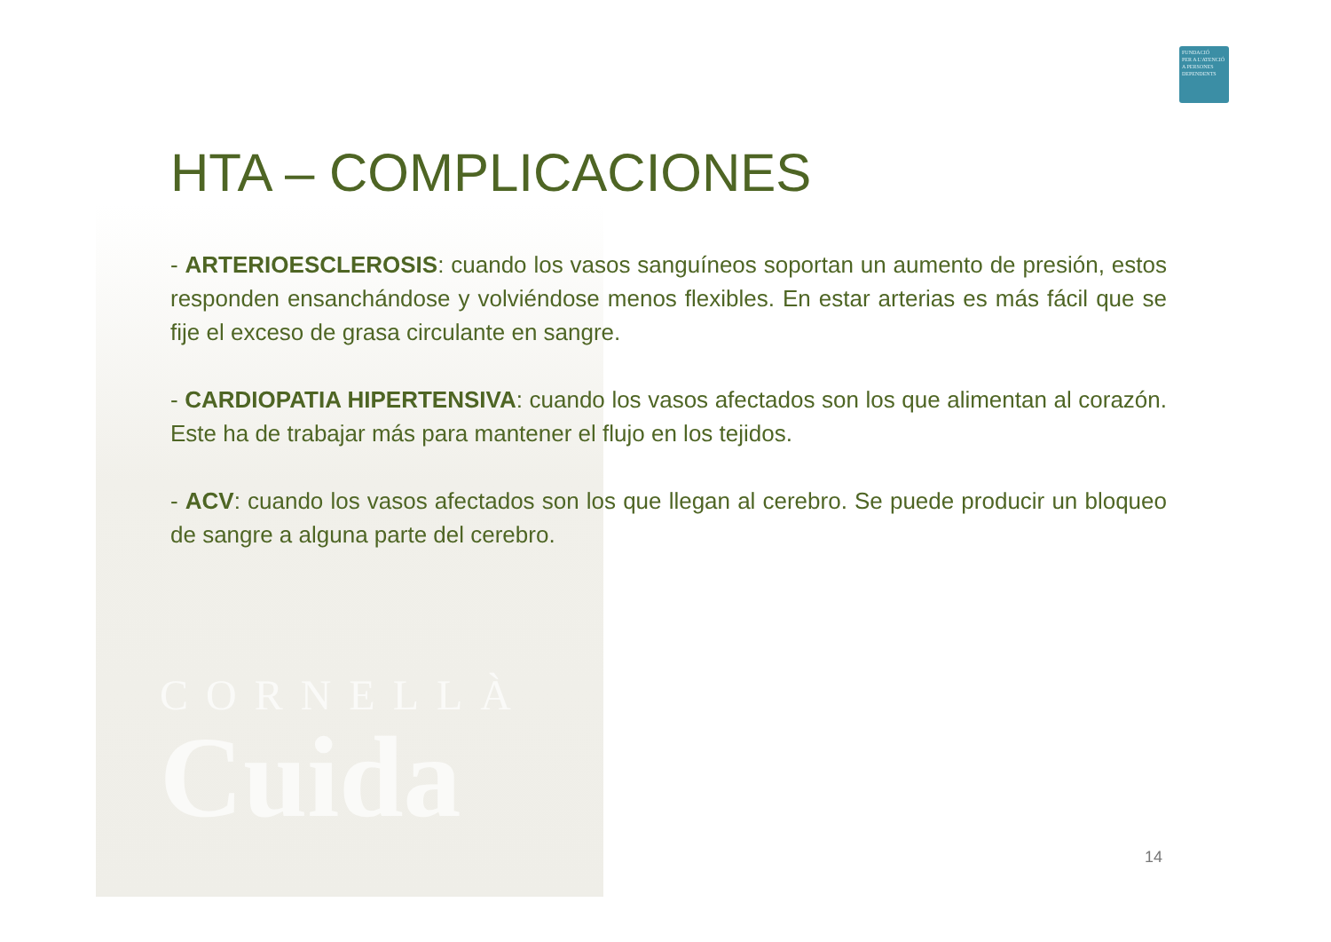CORNELLÀ
Cuida
FUNDACIÓ
PER A L'ATENCIÓ
A PERSONES
DEPENDENTS
HTA – COMPLICACIONES
- ARTERIOESCLEROSIS: cuando los vasos sanguíneos soportan un aumento de presión, estos responden ensanchándose y volviéndose menos flexibles. En estar arterias es más fácil que se fije el exceso de grasa circulante en sangre.
- CARDIOPATIA HIPERTENSIVA: cuando los vasos afectados son los que alimentan al corazón. Este ha de trabajar más para mantener el flujo en los tejidos.
- ACV: cuando los vasos afectados son los que llegan al cerebro. Se puede producir un bloqueo de sangre a alguna parte del cerebro.
14